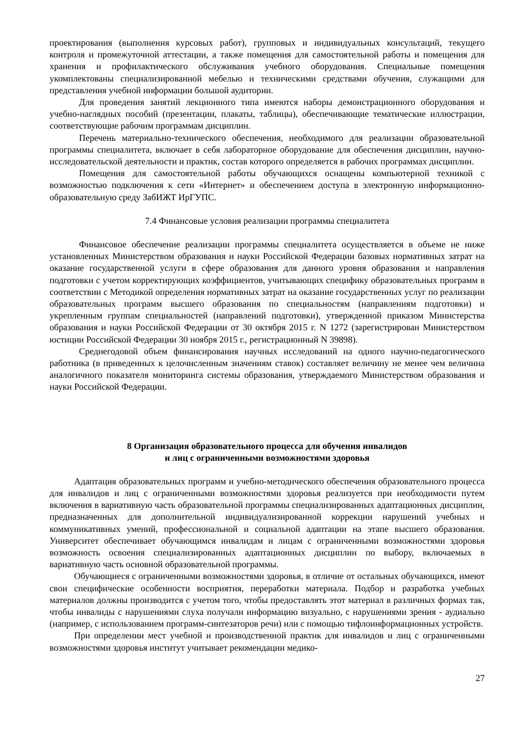проектирования (выполнения курсовых работ), групповых и индивидуальных консультаций, текущего контроля и промежуточной аттестации, а также помещения для самостоятельной работы и помещения для хранения и профилактического обслуживания учебного оборудования. Специальные помещения укомплектованы специализированной мебелью и техническими средствами обучения, служащими для представления учебной информации большой аудитории.
Для проведения занятий лекционного типа имеются наборы демонстрационного оборудования и учебно-наглядных пособий (презентации, плакаты, таблицы), обеспечивающие тематические иллюстрации, соответствующие рабочим программам дисциплин.
Перечень материально-технического обеспечения, необходимого для реализации образовательной программы специалитета, включает в себя лабораторное оборудование для обеспечения дисциплин, научно-исследовательской деятельности и практик, состав которого определяется в рабочих программах дисциплин.
Помещения для самостоятельной работы обучающихся оснащены компьютерной техникой с возможностью подключения к сети «Интернет» и обеспечением доступа в электронную информационно-образовательную среду ЗабИЖТ ИрГУПС.
7.4 Финансовые условия реализации программы специалитета
Финансовое обеспечение реализации программы специалитета осуществляется в объеме не ниже установленных Министерством образования и науки Российской Федерации базовых нормативных затрат на оказание государственной услуги в сфере образования для данного уровня образования и направления подготовки с учетом корректирующих коэффициентов, учитывающих специфику образовательных программ в соответствии с Методикой определения нормативных затрат на оказание государственных услуг по реализации образовательных программ высшего образования по специальностям (направлениям подготовки) и укрепленным группам специальностей (направлений подготовки), утвержденной приказом Министерства образования и науки Российской Федерации от 30 октября 2015 г. N 1272 (зарегистрирован Министерством юстиции Российской Федерации 30 ноября 2015 г., регистрационный N 39898).
Среднегодовой объем финансирования научных исследований на одного научно-педагогического работника (в приведенных к целочисленным значениям ставок) составляет величину не менее чем величина аналогичного показателя мониторинга системы образования, утверждаемого Министерством образования и науки Российской Федерации.
8 Организация образовательного процесса для обучения инвалидов
и лиц с ограниченными возможностями здоровья
Адаптация образовательных программ и учебно-методического обеспечения образовательного процесса для инвалидов и лиц с ограниченными возможностями здоровья реализуется при необходимости путем включения в вариативную часть образовательной программы специализированных адаптационных дисциплин, предназначенных для дополнительной индивидуализированной коррекции нарушений учебных и коммуникативных умений, профессиональной и социальной адаптации на этапе высшего образования. Университет обеспечивает обучающимся инвалидам и лицам с ограниченными возможностями здоровья возможность освоения специализированных адаптационных дисциплин по выбору, включаемых в вариативную часть основной образовательной программы.
Обучающиеся с ограниченными возможностями здоровья, в отличие от остальных обучающихся, имеют свои специфические особенности восприятия, переработки материала. Подбор и разработка учебных материалов должны производится с учетом того, чтобы предоставлять этот материал в различных формах так, чтобы инвалиды с нарушениями слуха получали информацию визуально, с нарушениями зрения - аудиально (например, с использованием программ-синтезаторов речи) или с помощью тифлоинформационных устройств.
При определении мест учебной и производственной практик для инвалидов и лиц с ограниченными возможностями здоровья институт учитывает рекомендации медико-
27